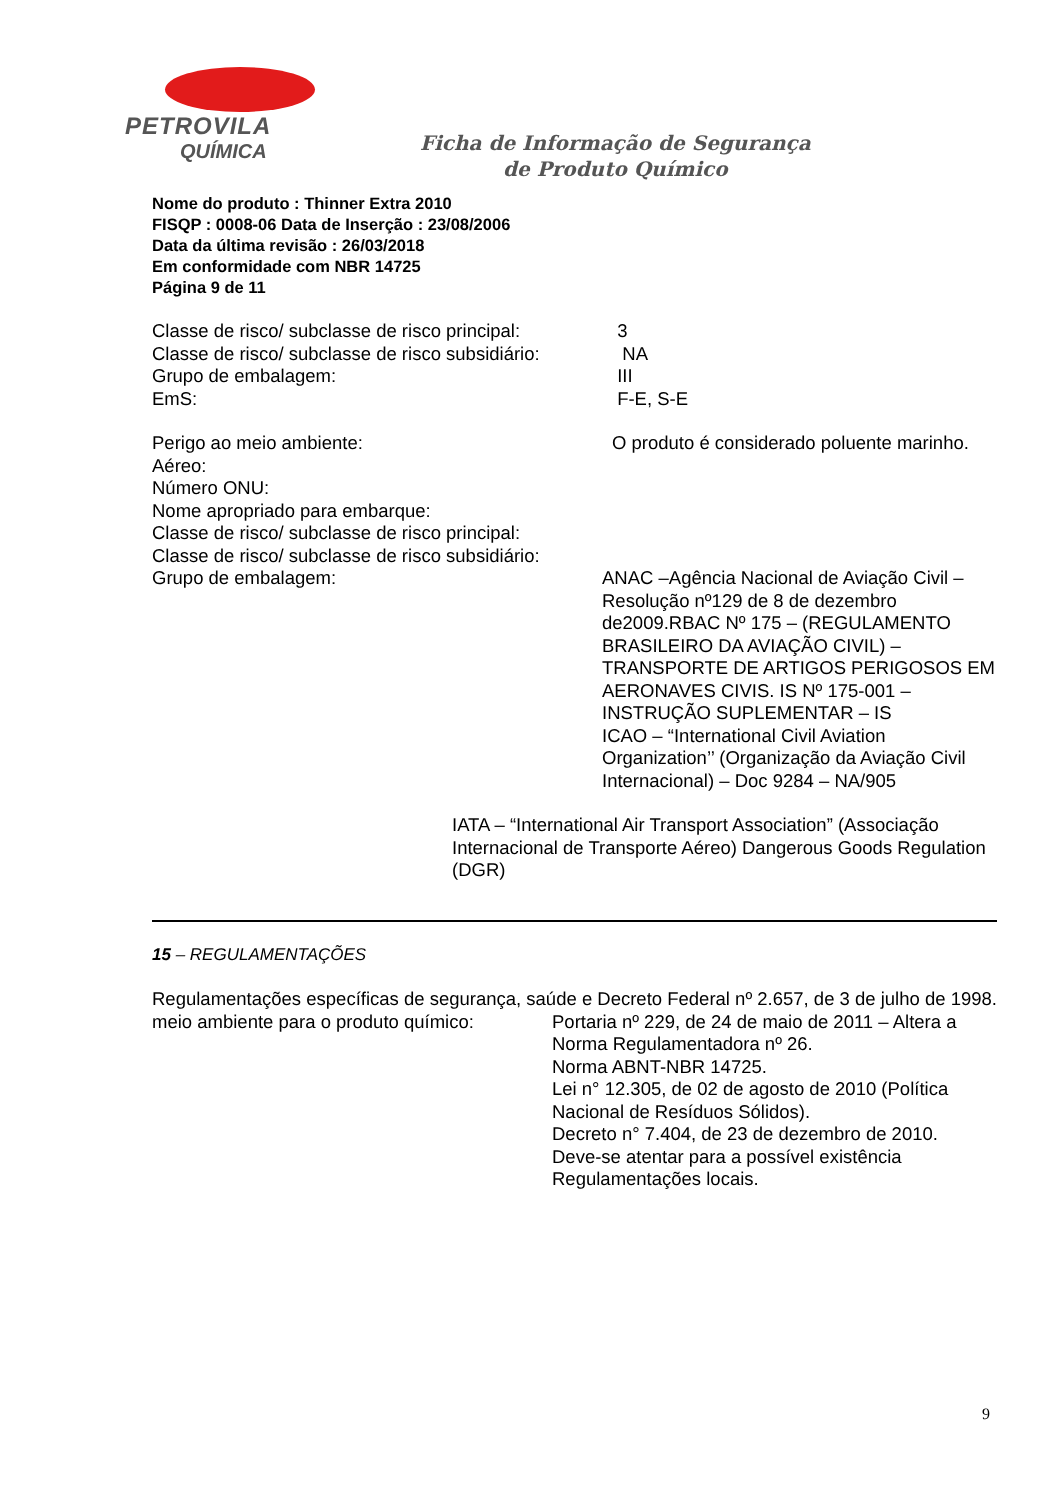PETROVILA
QUÍMICA
Ficha de Informação de Segurança
de Produto Químico
Nome do produto : Thinner Extra 2010
FISQP : 0008-06 Data de Inserção : 23/08/2006
Data da última revisão : 26/03/2018
Em conformidade com NBR 14725
Página 9 de 11
Classe de risco/ subclasse de risco principal:
3
Classe de risco/ subclasse de risco subsidiário:
NA
Grupo de embalagem: III
EmS: F-E, S-E
Perigo ao meio ambiente: O produto é considerado poluente marinho.
Aéreo:
Número ONU:
Nome apropriado para embarque:
Classe de risco/ subclasse de risco principal:
Classe de risco/ subclasse de risco subsidiário:
Grupo de embalagem: ANAC –Agência Nacional de Aviação Civil – Resolução nº129 de 8 de dezembro de2009.RBAC Nº 175 – (REGULAMENTO BRASILEIRO DA AVIAÇÃO CIVIL) – TRANSPORTE DE ARTIGOS PERIGOSOS EM AERONAVES CIVIS. IS Nº 175-001 – INSTRUÇÃO SUPLEMENTAR – IS
ICAO – “International Civil Aviation Organization’’ (Organização da Aviação Civil Internacional) – Doc 9284 – NA/905
IATA – “International Air Transport Association” (Associação Internacional de Transporte Aéreo) Dangerous Goods Regulation (DGR)
15 – REGULAMENTAÇÕES
Regulamentações específicas de segurança, saúde e Decreto Federal nº 2.657, de 3 de julho de 1998.
meio ambiente para o produto químico:
Portaria nº 229, de 24 de maio de 2011 – Altera a Norma Regulamentadora nº 26.
Norma ABNT-NBR 14725.
Lei n° 12.305, de 02 de agosto de 2010 (Política Nacional de Resíduos Sólidos).
Decreto n° 7.404, de 23 de dezembro de 2010.
Deve-se atentar para a possível existência Regulamentações locais.
9